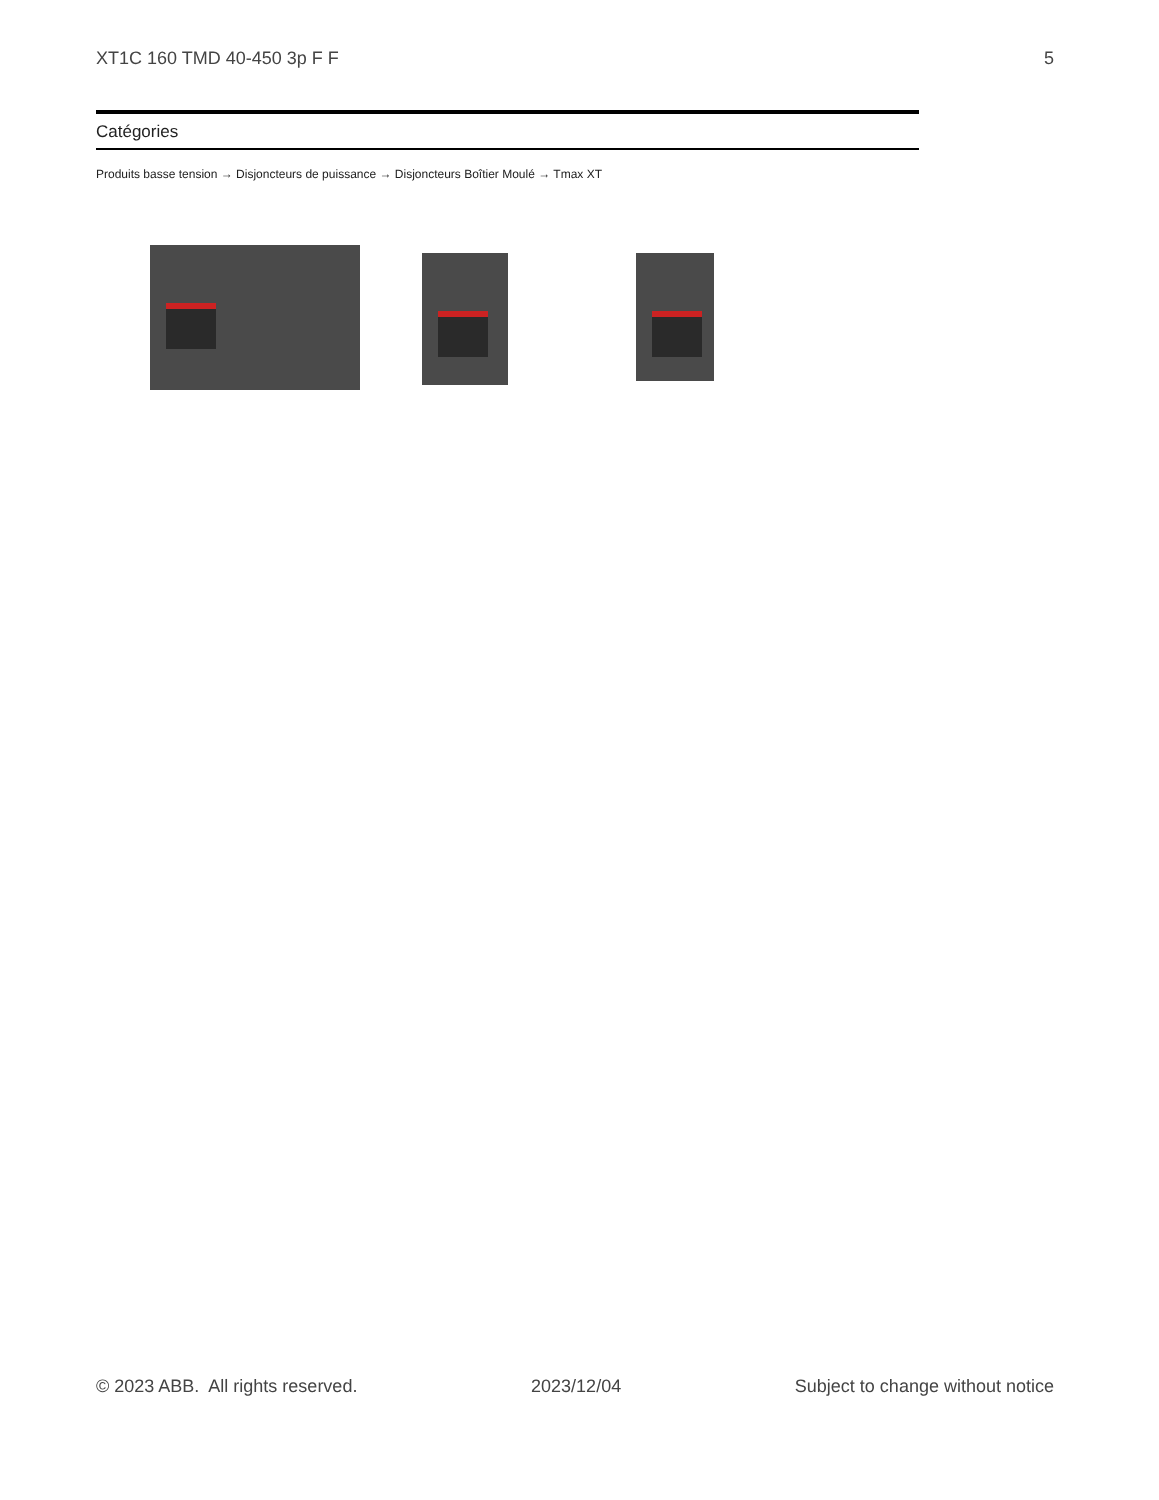XT1C 160 TMD 40-450 3p F F 5
Catégories
Produits basse tension → Disjoncteurs de puissance → Disjoncteurs Boîtier Moulé → Tmax XT
© 2023 ABB. All rights reserved. 2023/12/04 Subject to change without notice